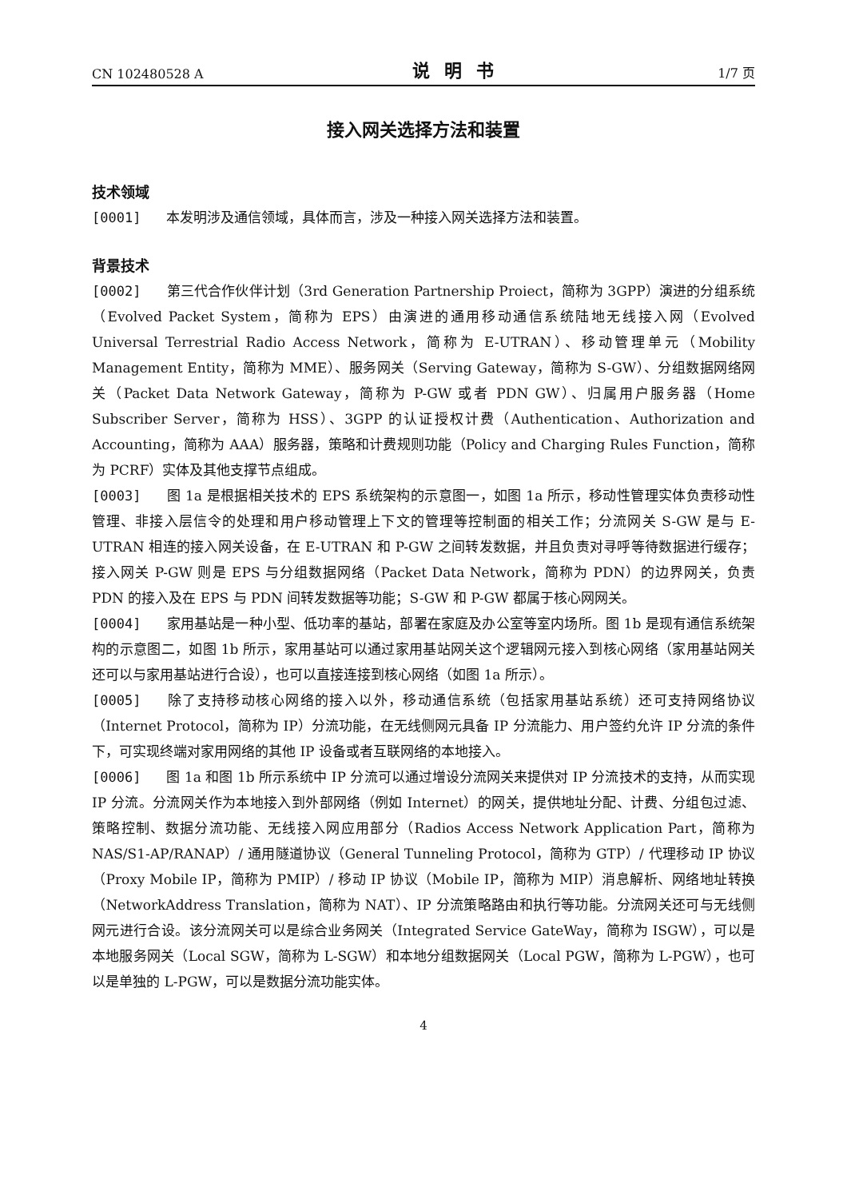CN 102480528 A 说明书 1/7 页
接入网关选择方法和装置
技术领域
[0001] 本发明涉及通信领域，具体而言，涉及一种接入网关选择方法和装置。
背景技术
[0002] 第三代合作伙伴计划（3rd Generation Partnership Proiect，简称为 3GPP）演进的分组系统（Evolved Packet System，简称为 EPS）由演进的通用移动通信系统陆地无线接入网（Evolved Universal Terrestrial Radio Access Network，简称为 E-UTRAN）、移动管理单元（Mobility Management Entity，简称为 MME）、服务网关（Serving Gateway，简称为 S-GW）、分组数据网络网关（Packet Data Network Gateway，简称为 P-GW 或者 PDN GW）、归属用户服务器（Home Subscriber Server，简称为 HSS）、3GPP 的认证授权计费（Authentication、Authorization and Accounting，简称为 AAA）服务器，策略和计费规则功能（Policy and Charging Rules Function，简称为 PCRF）实体及其他支撑节点组成。
[0003] 图 1a 是根据相关技术的 EPS 系统架构的示意图一，如图 1a 所示，移动性管理实体负责移动性管理、非接入层信令的处理和用户移动管理上下文的管理等控制面的相关工作；分流网关 S-GW 是与 E-UTRAN 相连的接入网关设备，在 E-UTRAN 和 P-GW 之间转发数据，并且负责对寻呼等待数据进行缓存；接入网关 P-GW 则是 EPS 与分组数据网络（Packet Data Network，简称为 PDN）的边界网关，负责 PDN 的接入及在 EPS 与 PDN 间转发数据等功能；S-GW 和 P-GW 都属于核心网网关。
[0004] 家用基站是一种小型、低功率的基站，部署在家庭及办公室等室内场所。图 1b 是现有通信系统架构的示意图二，如图 1b 所示，家用基站可以通过家用基站网关这个逻辑网元接入到核心网络（家用基站网关还可以与家用基站进行合设），也可以直接连接到核心网络（如图 1a 所示）。
[0005] 除了支持移动核心网络的接入以外，移动通信系统（包括家用基站系统）还可支持网络协议（Internet Protocol，简称为 IP）分流功能，在无线侧网元具备 IP 分流能力、用户签约允许 IP 分流的条件下，可实现终端对家用网络的其他 IP 设备或者互联网络的本地接入。
[0006] 图 1a 和图 1b 所示系统中 IP 分流可以通过增设分流网关来提供对 IP 分流技术的支持，从而实现 IP 分流。分流网关作为本地接入到外部网络（例如 Internet）的网关，提供地址分配、计费、分组包过滤、策略控制、数据分流功能、无线接入网应用部分（Radios Access Network Application Part，简称为 NAS/S1-AP/RANAP）/ 通用隧道协议（General Tunneling Protocol，简称为 GTP）/ 代理移动 IP 协议（Proxy Mobile IP，简称为 PMIP）/ 移动 IP 协议（Mobile IP，简称为 MIP）消息解析、网络地址转换（NetworkAddress Translation，简称为 NAT）、IP 分流策略路由和执行等功能。分流网关还可与无线侧网元进行合设。该分流网关可以是综合业务网关（Integrated Service GateWay，简称为 ISGW），可以是本地服务网关（Local SGW，简称为 L-SGW）和本地分组数据网关（Local PGW，简称为 L-PGW），也可以是单独的 L-PGW，可以是数据分流功能实体。
4